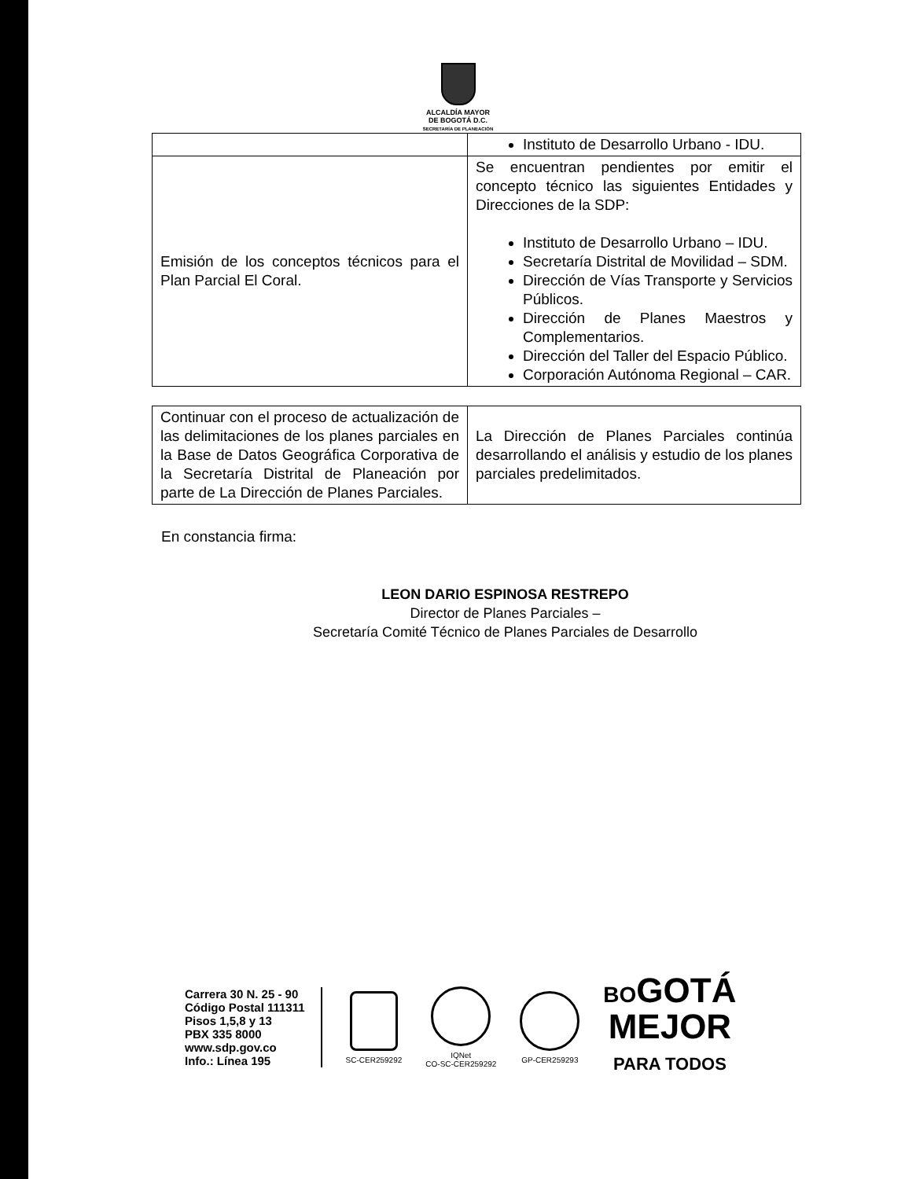ALCALDÍA MAYOR
DE BOGOTÁ D.C.
SECRETARÍA DE PLANEACIÓN
| | Instituto de Desarrollo Urbano - IDU. |
| Emisión de los conceptos técnicos para el Plan Parcial El Coral. | Se encuentran pendientes por emitir el concepto técnico las siguientes Entidades y Direcciones de la SDP: Instituto de Desarrollo Urbano – IDU. Secretaría Distrital de Movilidad – SDM. Dirección de Vías Transporte y Servicios Públicos. Dirección de Planes Maestros y Complementarios. Dirección del Taller del Espacio Público. Corporación Autónoma Regional – CAR. |
| Continuar con el proceso de actualización de las delimitaciones de los planes parciales en la Base de Datos Geográfica Corporativa de la Secretaría Distrital de Planeación por parte de La Dirección de Planes Parciales. | La Dirección de Planes Parciales continúa desarrollando el análisis y estudio de los planes parciales predelimitados. |
En constancia firma:
LEON DARIO ESPINOSA RESTREPO
Director de Planes Parciales –
Secretaría Comité Técnico de Planes Parciales de Desarrollo
Carrera 30 N. 25 - 90
Código Postal 111311
Pisos 1,5,8 y 13
PBX 335 8000
www.sdp.gov.co
Info.: Línea 195
SC-CER259292
IQNet
CO-SC-CER259292
GP-CER259293
BOGOTÁ
MEJOR
PARA TODOS